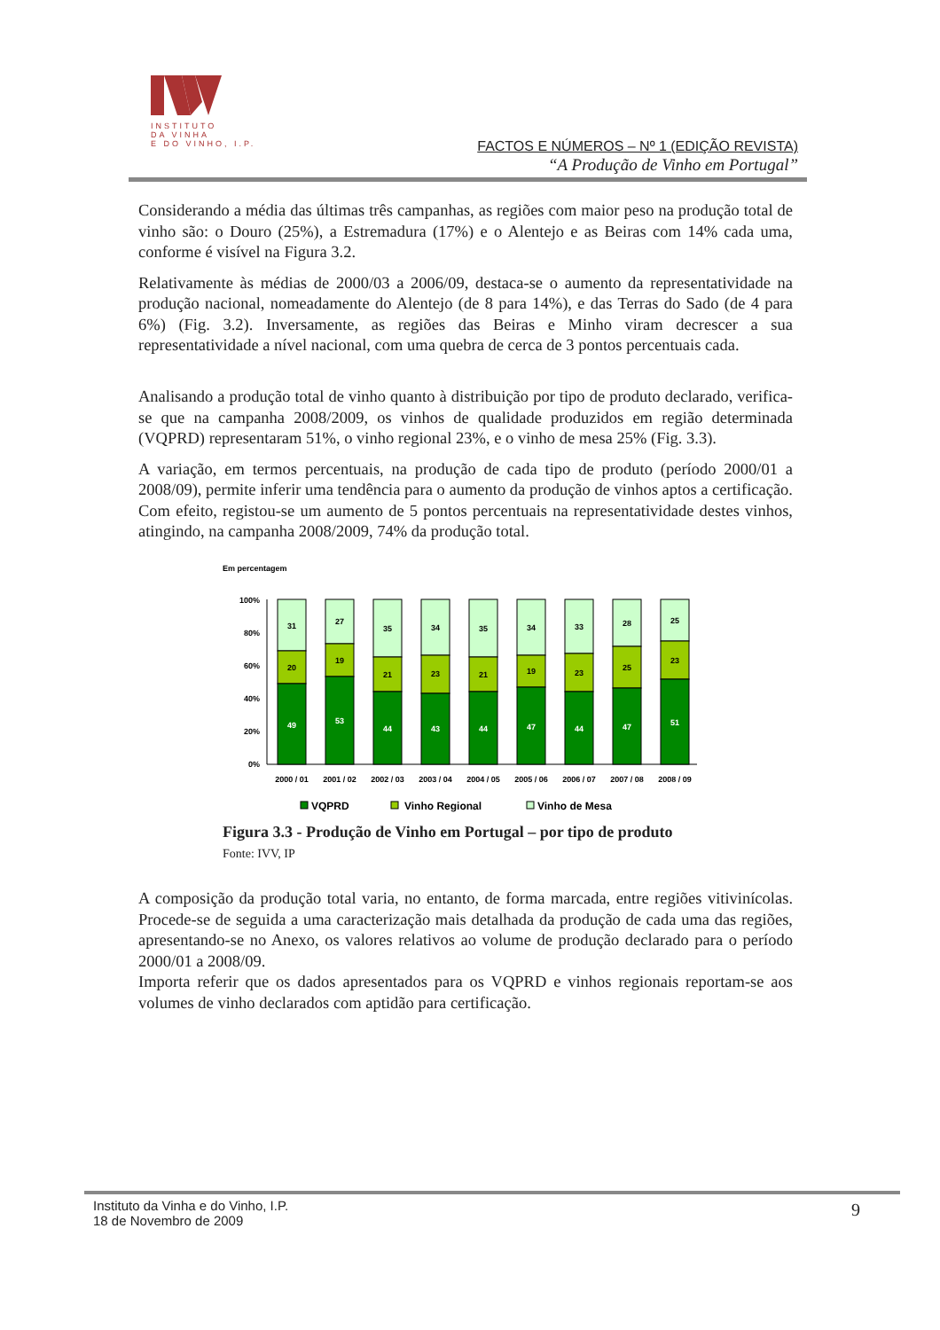INSTITUTO
DA VINHA
E DO VINHO, I.P.
FACTOS E NÚMEROS – Nº 1 (EDIÇÃO REVISTA)
“A Produção de Vinho em Portugal”
Considerando a média das últimas três campanhas, as regiões com maior peso na produção total de vinho são: o Douro (25%), a Estremadura (17%) e o Alentejo e as Beiras com 14% cada uma, conforme é visível na Figura 3.2.
Relativamente às médias de 2000/03 a 2006/09, destaca-se o aumento da representatividade na produção nacional, nomeadamente do Alentejo (de 8 para 14%), e das Terras do Sado (de 4 para 6%) (Fig. 3.2). Inversamente, as regiões das Beiras e Minho viram decrescer a sua representatividade a nível nacional, com uma quebra de cerca de 3 pontos percentuais cada.
Analisando a produção total de vinho quanto à distribuição por tipo de produto declarado, verifica-se que na campanha 2008/2009, os vinhos de qualidade produzidos em região determinada (VQPRD) representaram 51%, o vinho regional 23%, e o vinho de mesa 25% (Fig. 3.3).
A variação, em termos percentuais, na produção de cada tipo de produto (período 2000/01 a 2008/09), permite inferir uma tendência para o aumento da produção de vinhos aptos a certificação. Com efeito, registou-se um aumento de 5 pontos percentuais na representatividade destes vinhos, atingindo, na campanha 2008/2009, 74% da produção total.
Em percentagem
100%
80%
60%
40%
20%
0%
31
20
49
2000 / 01
27
19
53
2001 / 02
35
21
44
2002 / 03
34
23
43
2003 / 04
35
21
44
2004 / 05
34
19
47
2005 / 06
33
23
44
2006 / 07
28
25
47
2007 / 08
25
23
51
2008 / 09
VQPRD
Vinho Regional
Vinho de Mesa
Figura 3.3 - Produção de Vinho em Portugal – por tipo de produto
Fonte: IVV, IP
A composição da produção total varia, no entanto, de forma marcada, entre regiões vitivinícolas. Procede-se de seguida a uma caracterização mais detalhada da produção de cada uma das regiões, apresentando-se no Anexo, os valores relativos ao volume de produção declarado para o período 2000/01 a 2008/09.
Importa referir que os dados apresentados para os VQPRD e vinhos regionais reportam-se aos volumes de vinho declarados com aptidão para certificação.
Instituto da Vinha e do Vinho, I.P.
18 de Novembro de 2009
9